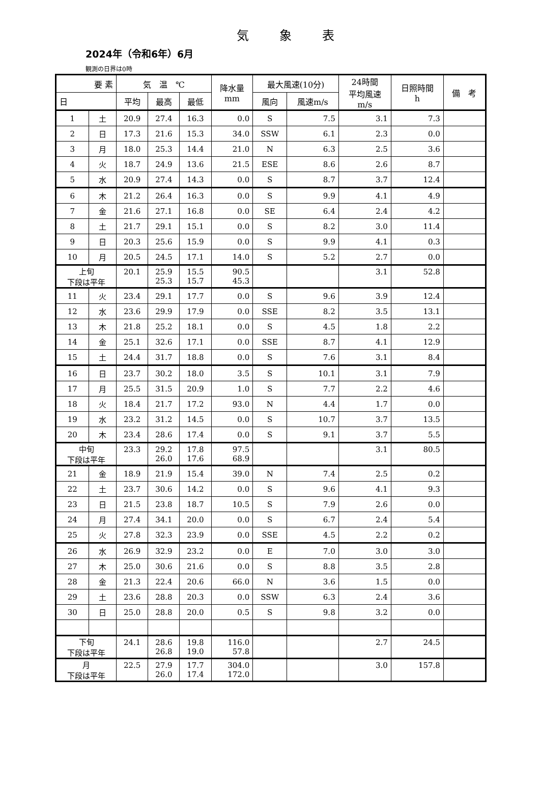気象表
2024年（令和6年）6月
観測の日界は0時
| 要 素 | | 気 温 ℃ | | | 降水量 mm | 最大風速(10分) | | 24時間 平均風速 m/s | 日照時間 h | 備 考 |
| --- | --- | --- | --- | --- | --- | --- | --- | --- | --- | --- |
| 日 | | 平均 | 最高 | 最低 | | 風向 | 風速m/s | | | |
| 1 | 土 | 20.9 | 27.4 | 16.3 | 0.0 | S | 7.5 | 3.1 | 7.3 | |
| 2 | 日 | 17.3 | 21.6 | 15.3 | 34.0 | SSW | 6.1 | 2.3 | 0.0 | |
| 3 | 月 | 18.0 | 25.3 | 14.4 | 21.0 | N | 6.3 | 2.5 | 3.6 | |
| 4 | 火 | 18.7 | 24.9 | 13.6 | 21.5 | ESE | 8.6 | 2.6 | 8.7 | |
| 5 | 水 | 20.9 | 27.4 | 14.3 | 0.0 | S | 8.7 | 3.7 | 12.4 | |
| 6 | 木 | 21.2 | 26.4 | 16.3 | 0.0 | S | 9.9 | 4.1 | 4.9 | |
| 7 | 金 | 21.6 | 27.1 | 16.8 | 0.0 | SE | 6.4 | 2.4 | 4.2 | |
| 8 | 土 | 21.7 | 29.1 | 15.1 | 0.0 | S | 8.2 | 3.0 | 11.4 | |
| 9 | 日 | 20.3 | 25.6 | 15.9 | 0.0 | S | 9.9 | 4.1 | 0.3 | |
| 10 | 月 | 20.5 | 24.5 | 17.1 | 14.0 | S | 5.2 | 2.7 | 0.0 | |
| 上旬 下段は平年 | | 20.1 | 25.9 25.3 | 15.5 15.7 | 90.5 45.3 | | | 3.1 | 52.8 | |
| 11 | 火 | 23.4 | 29.1 | 17.7 | 0.0 | S | 9.6 | 3.9 | 12.4 | |
| 12 | 水 | 23.6 | 29.9 | 17.9 | 0.0 | SSE | 8.2 | 3.5 | 13.1 | |
| 13 | 木 | 21.8 | 25.2 | 18.1 | 0.0 | S | 4.5 | 1.8 | 2.2 | |
| 14 | 金 | 25.1 | 32.6 | 17.1 | 0.0 | SSE | 8.7 | 4.1 | 12.9 | |
| 15 | 土 | 24.4 | 31.7 | 18.8 | 0.0 | S | 7.6 | 3.1 | 8.4 | |
| 16 | 日 | 23.7 | 30.2 | 18.0 | 3.5 | S | 10.1 | 3.1 | 7.9 | |
| 17 | 月 | 25.5 | 31.5 | 20.9 | 1.0 | S | 7.7 | 2.2 | 4.6 | |
| 18 | 火 | 18.4 | 21.7 | 17.2 | 93.0 | N | 4.4 | 1.7 | 0.0 | |
| 19 | 水 | 23.2 | 31.2 | 14.5 | 0.0 | S | 10.7 | 3.7 | 13.5 | |
| 20 | 木 | 23.4 | 28.6 | 17.4 | 0.0 | S | 9.1 | 3.7 | 5.5 | |
| 中旬 下段は平年 | | 23.3 | 29.2 26.0 | 17.8 17.6 | 97.5 68.9 | | | 3.1 | 80.5 | |
| 21 | 金 | 18.9 | 21.9 | 15.4 | 39.0 | N | 7.4 | 2.5 | 0.2 | |
| 22 | 土 | 23.7 | 30.6 | 14.2 | 0.0 | S | 9.6 | 4.1 | 9.3 | |
| 23 | 日 | 21.5 | 23.8 | 18.7 | 10.5 | S | 7.9 | 2.6 | 0.0 | |
| 24 | 月 | 27.4 | 34.1 | 20.0 | 0.0 | S | 6.7 | 2.4 | 5.4 | |
| 25 | 火 | 27.8 | 32.3 | 23.9 | 0.0 | SSE | 4.5 | 2.2 | 0.2 | |
| 26 | 水 | 26.9 | 32.9 | 23.2 | 0.0 | E | 7.0 | 3.0 | 3.0 | |
| 27 | 木 | 25.0 | 30.6 | 21.6 | 0.0 | S | 8.8 | 3.5 | 2.8 | |
| 28 | 金 | 21.3 | 22.4 | 20.6 | 66.0 | N | 3.6 | 1.5 | 0.0 | |
| 29 | 土 | 23.6 | 28.8 | 20.3 | 0.0 | SSW | 6.3 | 2.4 | 3.6 | |
| 30 | 日 | 25.0 | 28.8 | 20.0 | 0.5 | S | 9.8 | 3.2 | 0.0 | |
| 下旬 下段は平年 | | 24.1 | 28.6 26.8 | 19.8 19.0 | 116.0 57.8 | | | 2.7 | 24.5 | |
| 月 下段は平年 | | 22.5 | 27.9 26.0 | 17.7 17.4 | 304.0 172.0 | | | 3.0 | 157.8 | |